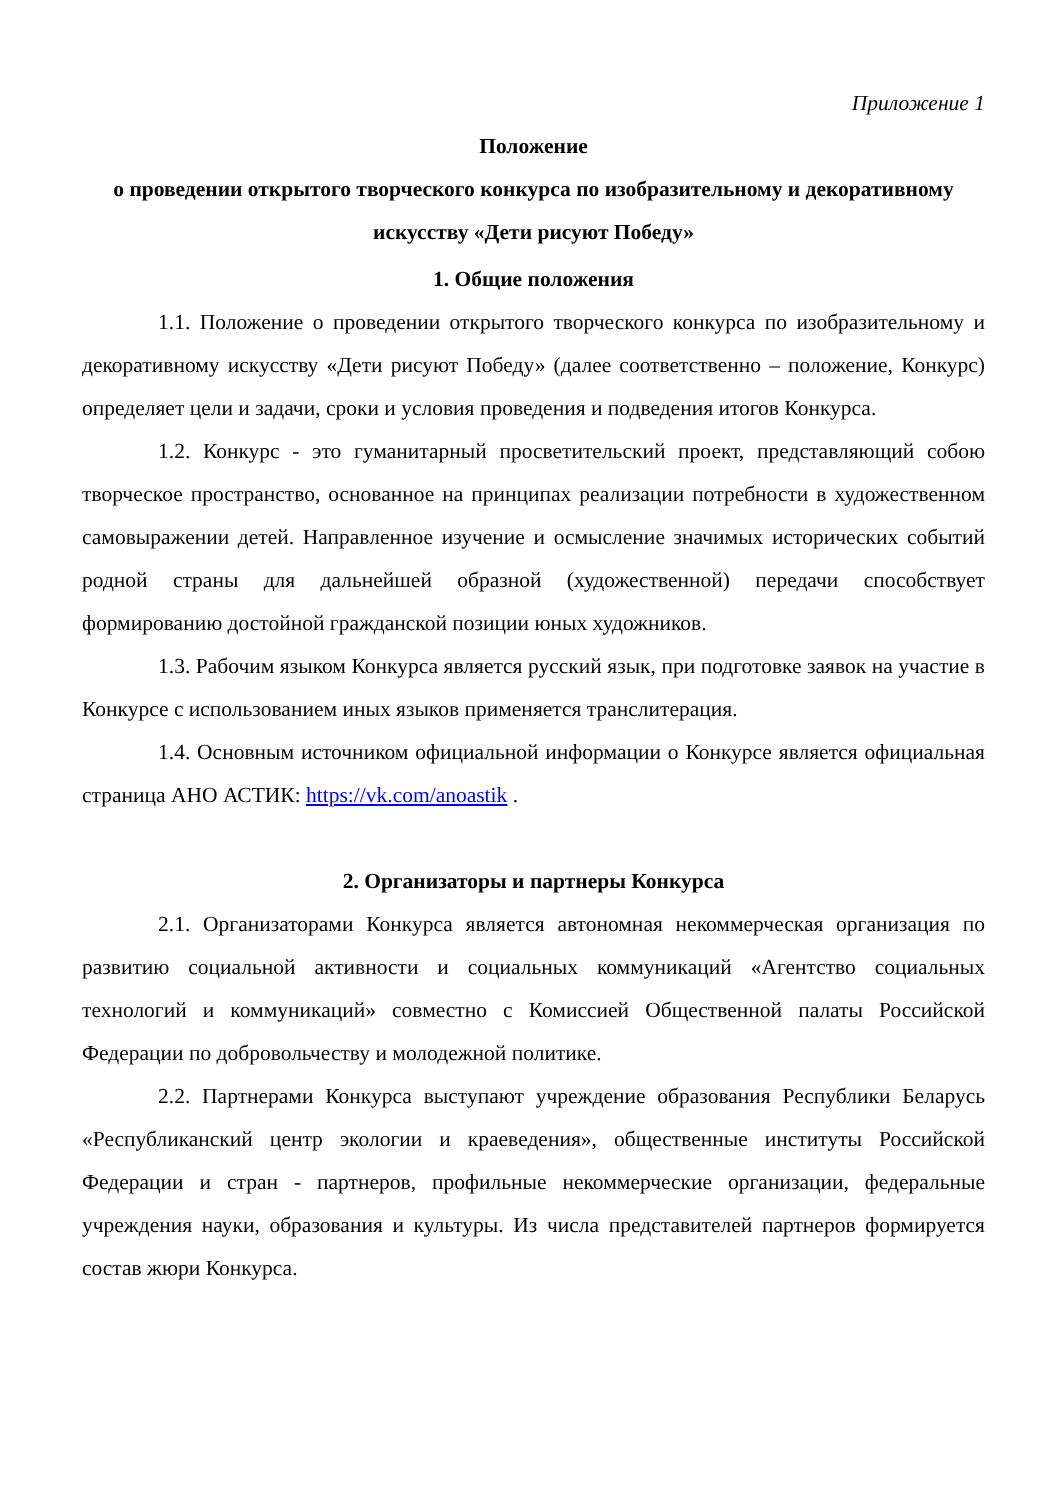Приложение 1
Положение
о проведении открытого творческого конкурса по изобразительному и декоративному искусству «Дети рисуют Победу»
1. Общие положения
1.1. Положение о проведении открытого творческого конкурса по изобразительному и декоративному искусству «Дети рисуют Победу» (далее соответственно – положение, Конкурс) определяет цели и задачи, сроки и условия проведения и подведения итогов Конкурса.
1.2. Конкурс - это гуманитарный просветительский проект, представляющий собою творческое пространство, основанное на принципах реализации потребности в художественном самовыражении детей. Направленное изучение и осмысление значимых исторических событий родной страны для дальнейшей образной (художественной) передачи способствует формированию достойной гражданской позиции юных художников.
1.3. Рабочим языком Конкурса является русский язык, при подготовке заявок на участие в Конкурсе с использованием иных языков применяется транслитерация.
1.4. Основным источником официальной информации о Конкурсе является официальная страница АНО АСТИК: https://vk.com/anoastik .
2. Организаторы и партнеры Конкурса
2.1. Организаторами Конкурса является автономная некоммерческая организация по развитию социальной активности и социальных коммуникаций «Агентство социальных технологий и коммуникаций» совместно с Комиссией Общественной палаты Российской Федерации по добровольчеству и молодежной политике.
2.2. Партнерами Конкурса выступают учреждение образования Республики Беларусь «Республиканский центр экологии и краеведения», общественные институты Российской Федерации и стран - партнеров, профильные некоммерческие организации, федеральные учреждения науки, образования и культуры. Из числа представителей партнеров формируется состав жюри Конкурса.